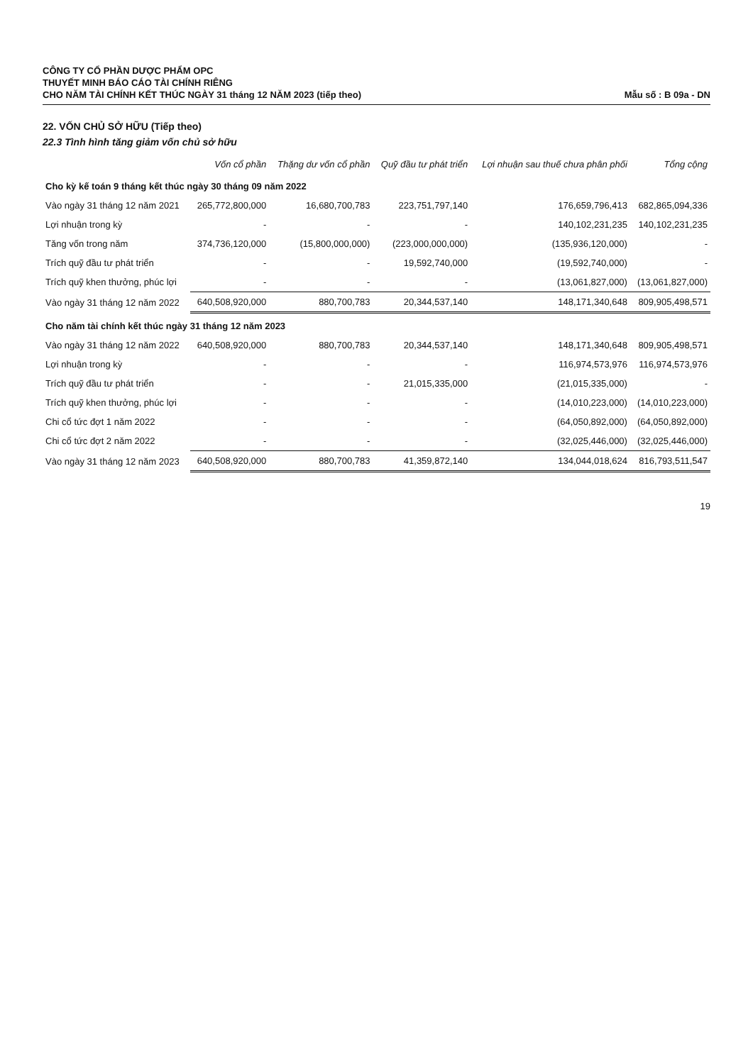CÔNG TY CỔ PHẦN DƯỢC PHẨM OPC
THUYẾT MINH BÁO CÁO TÀI CHÍNH RIÊNG
CHO NĂM TÀI CHÍNH KẾT THÚC NGÀY 31 tháng 12 NĂM 2023 (tiếp theo)
Mẫu số : B 09a - DN
22. VỐN CHỦ SỞ HỮU (Tiếp theo)
22.3 Tình hình tăng giảm vốn chủ sở hữu
| | Vốn cổ phần | Thặng dư vốn cổ phần | Quỹ đầu tư phát triển | Lợi nhuận sau thuế chưa phân phối | Tổng cộng |
| --- | --- | --- | --- | --- | --- |
| Cho kỳ kế toán 9 tháng kết thúc ngày 30 tháng 09 năm 2022 | | | | | |
| Vào ngày 31 tháng 12 năm 2021 | 265,772,800,000 | 16,680,700,783 | 223,751,797,140 | 176,659,796,413 | 682,865,094,336 |
| Lợi nhuận trong kỳ | - | - | - | 140,102,231,235 | 140,102,231,235 |
| Tăng vốn trong năm | 374,736,120,000 | (15,800,000,000) | (223,000,000,000) | (135,936,120,000) | - |
| Trích quỹ đầu tư phát triển | - | - | 19,592,740,000 | (19,592,740,000) | - |
| Trích quỹ khen thưởng, phúc lợi | - | - | - | (13,061,827,000) | (13,061,827,000) |
| Vào ngày 31 tháng 12 năm 2022 | 640,508,920,000 | 880,700,783 | 20,344,537,140 | 148,171,340,648 | 809,905,498,571 |
| Cho năm tài chính kết thúc ngày 31 tháng 12 năm 2023 | | | | | |
| Vào ngày 31 tháng 12 năm 2022 | 640,508,920,000 | 880,700,783 | 20,344,537,140 | 148,171,340,648 | 809,905,498,571 |
| Lợi nhuận trong kỳ | - | - | - | 116,974,573,976 | 116,974,573,976 |
| Trích quỹ đầu tư phát triển | - | - | 21,015,335,000 | (21,015,335,000) | - |
| Trích quỹ khen thưởng, phúc lợi | - | - | - | (14,010,223,000) | (14,010,223,000) |
| Chi cổ tức đợt 1 năm 2022 | - | - | - | (64,050,892,000) | (64,050,892,000) |
| Chi cổ tức đợt 2 năm 2022 | - | - | - | (32,025,446,000) | (32,025,446,000) |
| Vào ngày 31 tháng 12 năm 2023 | 640,508,920,000 | 880,700,783 | 41,359,872,140 | 134,044,018,624 | 816,793,511,547 |
19